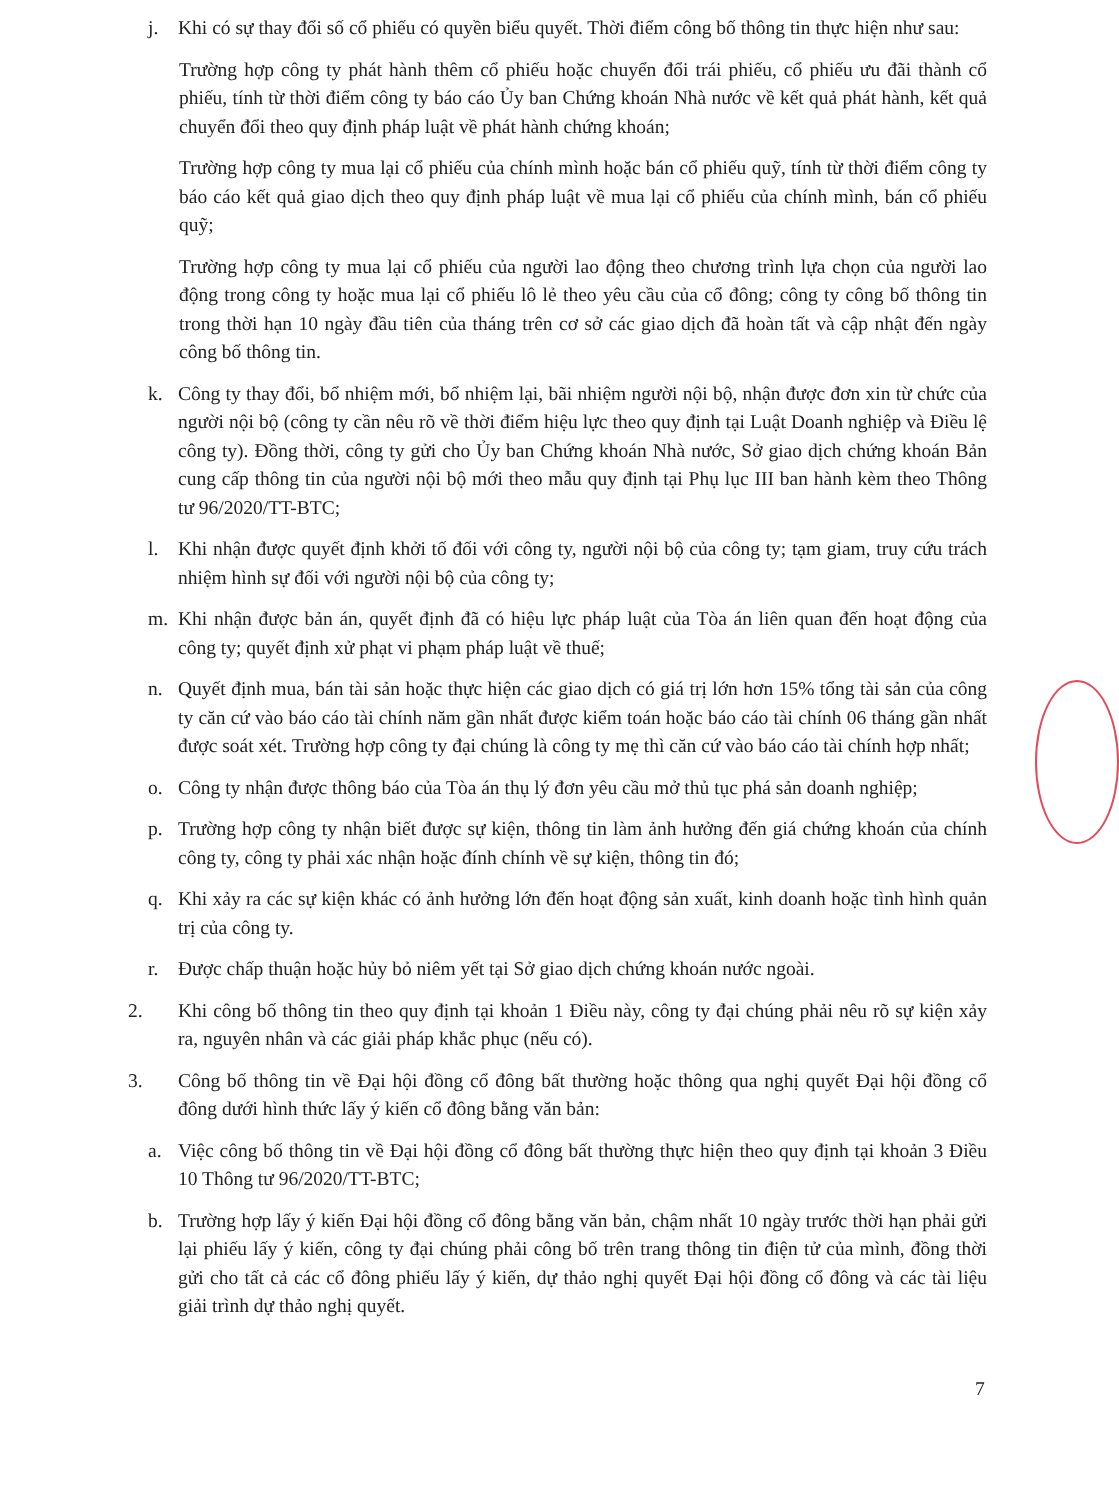j. Khi có sự thay đổi số cổ phiếu có quyền biểu quyết. Thời điểm công bố thông tin thực hiện như sau:
Trường hợp công ty phát hành thêm cổ phiếu hoặc chuyển đổi trái phiếu, cổ phiếu ưu đãi thành cổ phiếu, tính từ thời điểm công ty báo cáo Ủy ban Chứng khoán Nhà nước về kết quả phát hành, kết quả chuyển đổi theo quy định pháp luật về phát hành chứng khoán;
Trường hợp công ty mua lại cổ phiếu của chính mình hoặc bán cổ phiếu quỹ, tính từ thời điểm công ty báo cáo kết quả giao dịch theo quy định pháp luật về mua lại cổ phiếu của chính mình, bán cổ phiếu quỹ;
Trường hợp công ty mua lại cổ phiếu của người lao động theo chương trình lựa chọn của người lao động trong công ty hoặc mua lại cổ phiếu lô lẻ theo yêu cầu của cổ đông; công ty công bố thông tin trong thời hạn 10 ngày đầu tiên của tháng trên cơ sở các giao dịch đã hoàn tất và cập nhật đến ngày công bố thông tin.
k. Công ty thay đổi, bổ nhiệm mới, bổ nhiệm lại, bãi nhiệm người nội bộ, nhận được đơn xin từ chức của người nội bộ (công ty cần nêu rõ về thời điểm hiệu lực theo quy định tại Luật Doanh nghiệp và Điều lệ công ty). Đồng thời, công ty gửi cho Ủy ban Chứng khoán Nhà nước, Sở giao dịch chứng khoán Bản cung cấp thông tin của người nội bộ mới theo mẫu quy định tại Phụ lục III ban hành kèm theo Thông tư 96/2020/TT-BTC;
l. Khi nhận được quyết định khởi tố đối với công ty, người nội bộ của công ty; tạm giam, truy cứu trách nhiệm hình sự đối với người nội bộ của công ty;
m. Khi nhận được bản án, quyết định đã có hiệu lực pháp luật của Tòa án liên quan đến hoạt động của công ty; quyết định xử phạt vi phạm pháp luật về thuế;
n. Quyết định mua, bán tài sản hoặc thực hiện các giao dịch có giá trị lớn hơn 15% tổng tài sản của công ty căn cứ vào báo cáo tài chính năm gần nhất được kiểm toán hoặc báo cáo tài chính 06 tháng gần nhất được soát xét. Trường hợp công ty đại chúng là công ty mẹ thì căn cứ vào báo cáo tài chính hợp nhất;
o. Công ty nhận được thông báo của Tòa án thụ lý đơn yêu cầu mở thủ tục phá sản doanh nghiệp;
p. Trường hợp công ty nhận biết được sự kiện, thông tin làm ảnh hưởng đến giá chứng khoán của chính công ty, công ty phải xác nhận hoặc đính chính về sự kiện, thông tin đó;
q. Khi xảy ra các sự kiện khác có ảnh hưởng lớn đến hoạt động sản xuất, kinh doanh hoặc tình hình quản trị của công ty.
r. Được chấp thuận hoặc hủy bỏ niêm yết tại Sở giao dịch chứng khoán nước ngoài.
2. Khi công bố thông tin theo quy định tại khoản 1 Điều này, công ty đại chúng phải nêu rõ sự kiện xảy ra, nguyên nhân và các giải pháp khắc phục (nếu có).
3. Công bố thông tin về Đại hội đồng cổ đông bất thường hoặc thông qua nghị quyết Đại hội đồng cổ đông dưới hình thức lấy ý kiến cổ đông bằng văn bản:
a. Việc công bố thông tin về Đại hội đồng cổ đông bất thường thực hiện theo quy định tại khoản 3 Điều 10 Thông tư 96/2020/TT-BTC;
b. Trường hợp lấy ý kiến Đại hội đồng cổ đông bằng văn bản, chậm nhất 10 ngày trước thời hạn phải gửi lại phiếu lấy ý kiến, công ty đại chúng phải công bố trên trang thông tin điện tử của mình, đồng thời gửi cho tất cả các cổ đông phiếu lấy ý kiến, dự thảo nghị quyết Đại hội đồng cổ đông và các tài liệu giải trình dự thảo nghị quyết.
7